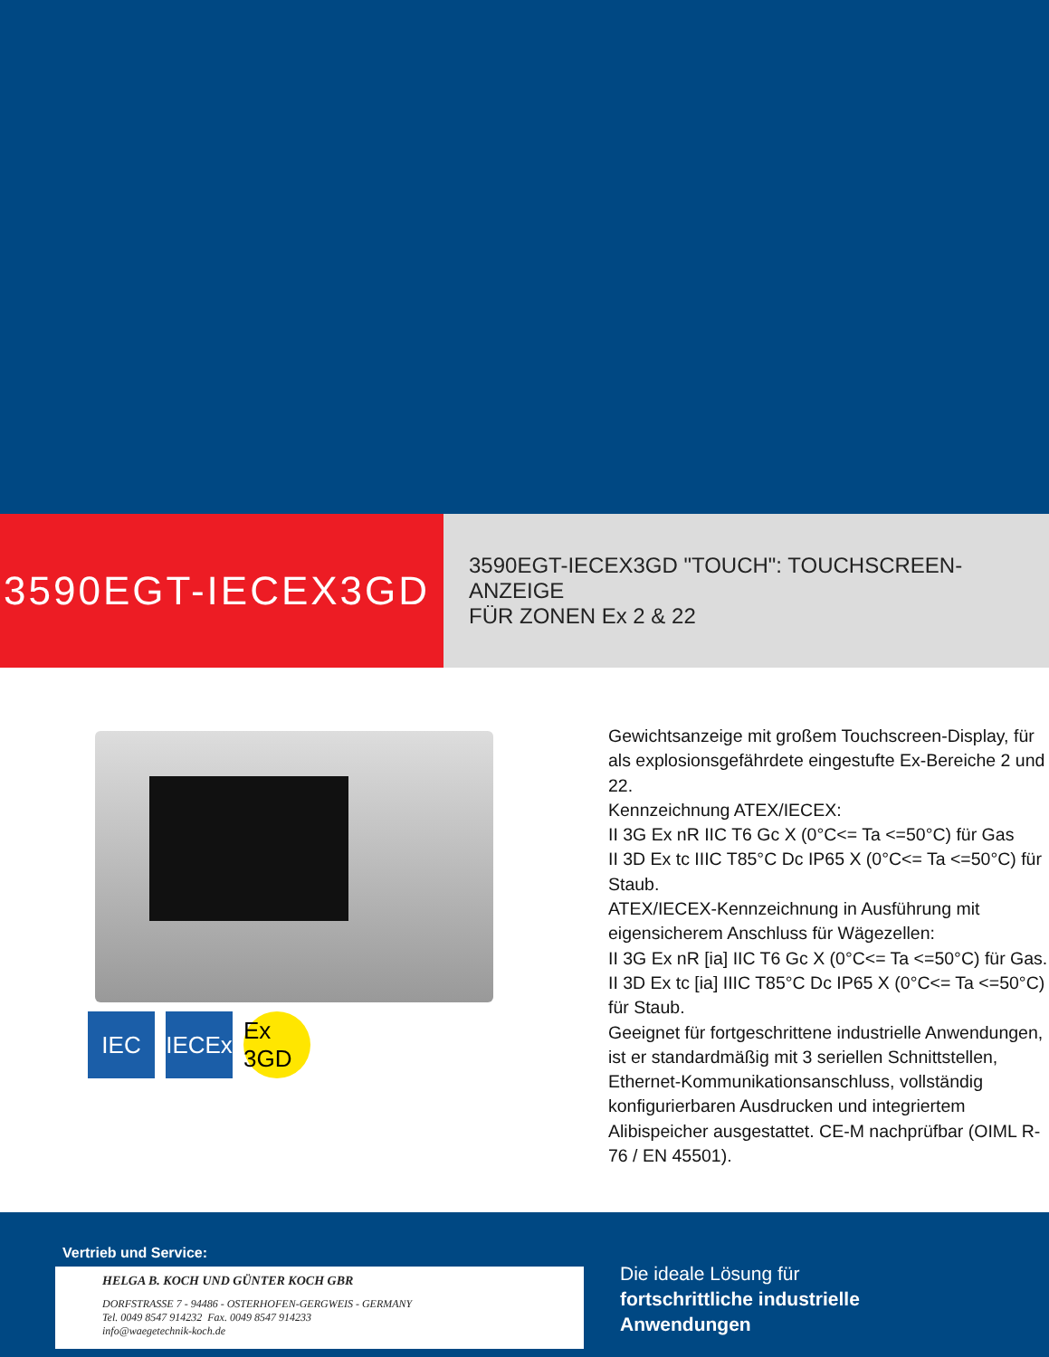3590EGT-IECEX3GD
3590EGT-IECEX3GD "TOUCH": TOUCHSCREEN-ANZEIGE
FÜR ZONEN Ex 2 & 22
IEC IECEx
Ex 3GD
Gewichtsanzeige mit großem Touchscreen-Display, für als explosionsgefährdete eingestufte Ex-Bereiche 2 und 22.
Kennzeichnung ATEX/IECEX:
II 3G Ex nR IIC T6 Gc X (0°C<= Ta <=50°C) für Gas
II 3D Ex tc IIIC T85°C Dc IP65 X (0°C<= Ta <=50°C) für Staub.
ATEX/IECEX-Kennzeichnung in Ausführung mit eigensicherem Anschluss für Wägezellen:
II 3G Ex nR [ia] IIC T6 Gc X (0°C<= Ta <=50°C) für Gas.
II 3D Ex tc [ia] IIIC T85°C Dc IP65 X (0°C<= Ta <=50°C) für Staub.
Geeignet für fortgeschrittene industrielle Anwendungen, ist er standardmäßig mit 3 seriellen Schnittstellen, Ethernet-Kommunikationsanschluss, vollständig konfigurierbaren Ausdrucken und integriertem Alibispeicher ausgestattet. CE-M nachprüfbar (OIML R-76 / EN 45501).
Vertrieb und Service:
HELGA B. KOCH UND GÜNTER KOCH GBR
DORFSTRASSE 7 - 94486 - OSTERHOFEN-GERGWEIS - GERMANY
Tel. 0049 8547 914232 Fax. 0049 8547 914233
info@waegetechnik-koch.de
Die ideale Lösung für
fortschrittliche industrielle
Anwendungen